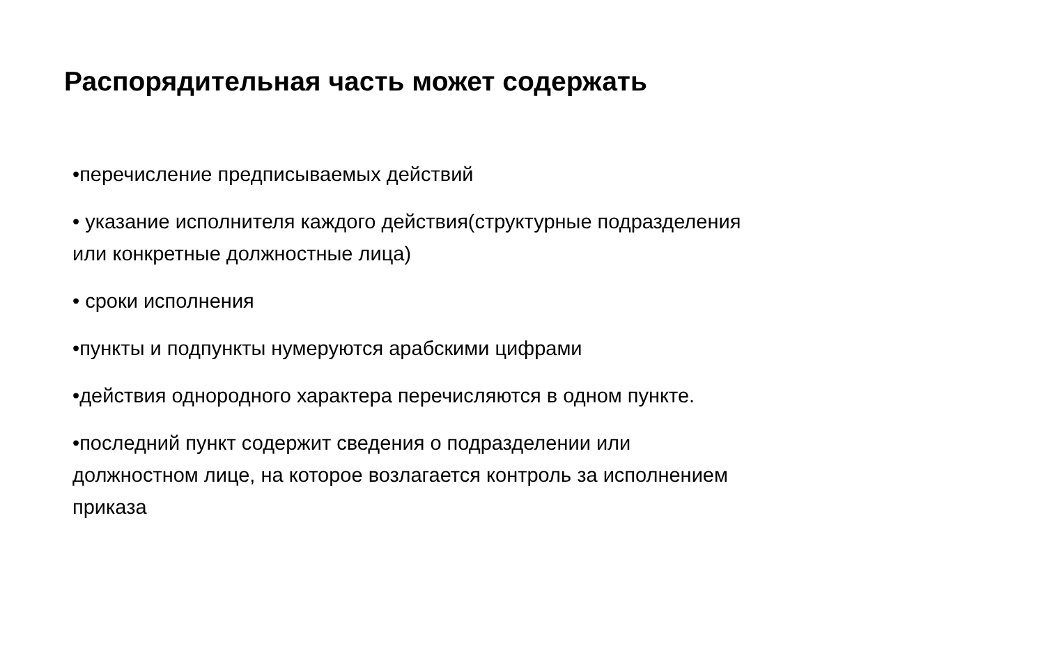Распорядительная часть может содержать
•перечисление предписываемых действий
• указание исполнителя каждого действия(структурные подразделения или конкретные должностные лица)
• сроки исполнения
•пункты и подпункты нумеруются арабскими цифрами
•действия однородного характера перечисляются в одном пункте.
•последний пункт содержит сведения о подразделении или должностном лице, на которое возлагается контроль за исполнением приказа